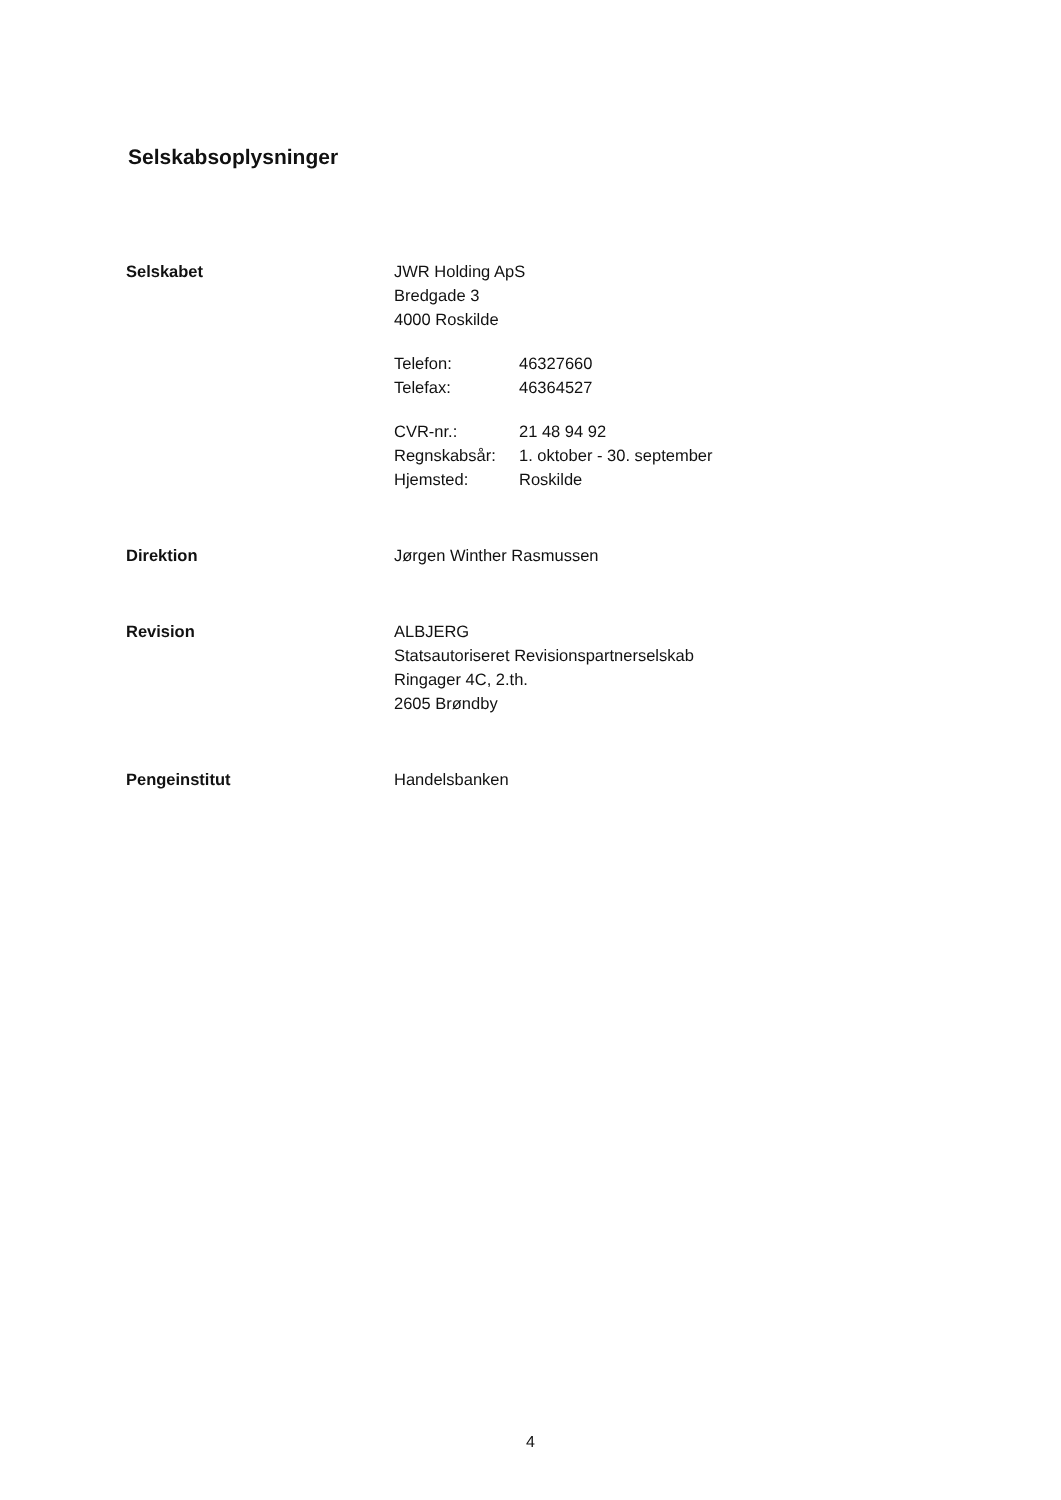Selskabsoplysninger
Selskabet JWR Holding ApS
Bredgade 3
4000 Roskilde
| Telefon: | 46327660 |
| Telefax: | 46364527 |
| CVR-nr.: | 21 48 94 92 |
| Regnskabsår: | 1. oktober - 30. september |
| Hjemsted: | Roskilde |
Direktion Jørgen Winther Rasmussen
Revision ALBJERG
Statsautoriseret Revisionspartnerselskab
Ringager 4C, 2.th.
2605 Brøndby
Pengeinstitut Handelsbanken
4